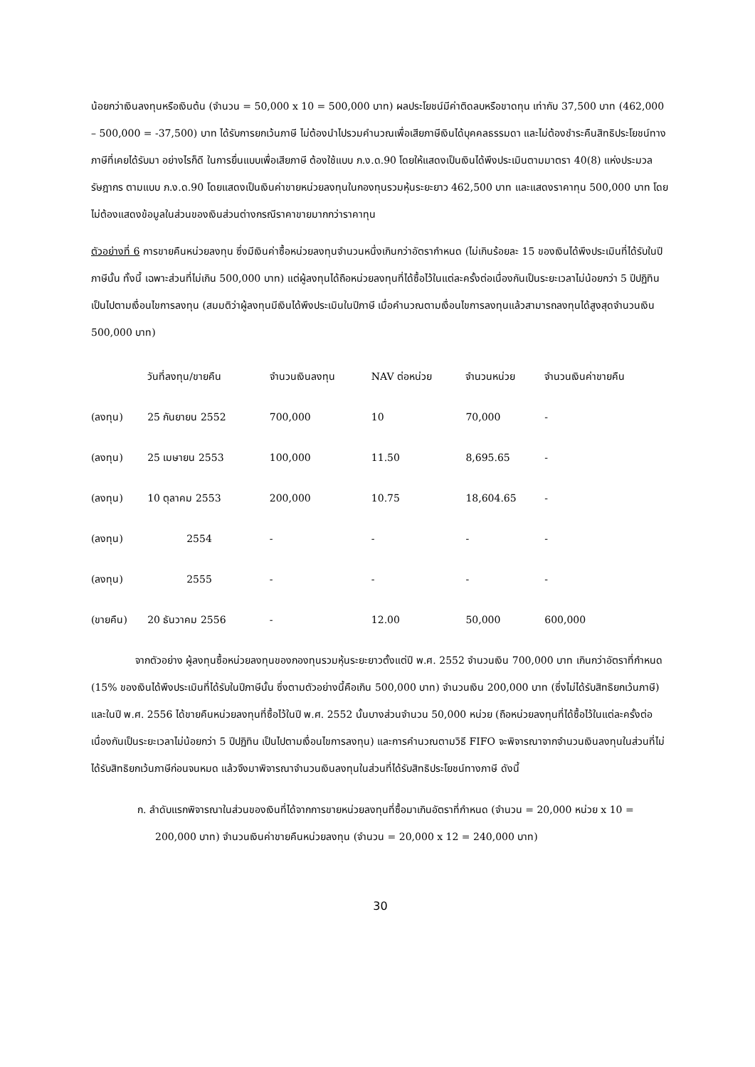น้อยกว่าเงินลงทุนหรือเงินต้น (จำนวน = 50,000 x 10 = 500,000 บาท) ผลประโยชน์มีค่าติดลบหรือขาดทุน เท่ากับ 37,500 บาท (462,000 – 500,000 = -37,500) บาท ได้รับการยกเว้นภาษี ไม่ต้องนำไปรวมคำนวณเพื่อเสียภาษีเงินได้บุคคลธรรมดา และไม่ต้องชำระคืนสิทธิประโยชน์ทางภาษีที่เคยได้รับมา อย่างไรก็ดี ในการยื่นแบบเพื่อเสียภาษี ต้องใช้แบบ ภ.ง.ด.90 โดยให้แสดงเป็นเงินได้พึงประเมินตามมาตรา 40(8) แห่งประมวลรัษฎากร ตามแบบ ภ.ง.ด.90 โดยแสดงเป็นเงินค่าขายหน่วยลงทุนในกองทุนรวมหุ้นระยะยาว 462,500 บาท และแสดงราคาทุน 500,000 บาท โดยไม่ต้องแสดงข้อมูลในส่วนของเงินส่วนต่างกรณีราคาขายมากกว่าราคาทุน
ตัวอย่างที่ 6 การขายคืนหน่วยลงทุน ซึ่งมีเงินค่าซื้อหน่วยลงทุนจำนวนหนึ่งเกินกว่าอัตรากำหนด (ไม่เกินร้อยละ 15 ของเงินได้พึงประเมินที่ได้รับในปีภาษีนั้น ทั้งนี้ เฉพาะส่วนที่ไม่เกิน 500,000 บาท) แต่ผู้ลงทุนได้ถือหน่วยลงทุนที่ได้ซื้อไว้ในแต่ละครั้งต่อเนื่องกันเป็นระยะเวลาไม่น้อยกว่า 5 ปีปฏิทินเป็นไปตามเงื่อนไขการลงทุน (สมมติว่าผู้ลงทุนมีเงินได้พึงประเมินในปีภาษี เมื่อคำนวณตามเงื่อนไขการลงทุนแล้วสามารถลงทุนได้สูงสุดจำนวนเงิน 500,000 บาท)
| | วันที่ลงทุน/ขายคืน | จำนวนเงินลงทุน | NAV ต่อหน่วย | จำนวนหน่วย | จำนวนเงินค่าขายคืน |
| --- | --- | --- | --- | --- | --- |
| (ลงทุน) | 25 กันยายน 2552 | 700,000 | 10 | 70,000 | - |
| (ลงทุน) | 25 เมษายน 2553 | 100,000 | 11.50 | 8,695.65 | - |
| (ลงทุน) | 10 ตุลาคม 2553 | 200,000 | 10.75 | 18,604.65 | - |
| (ลงทุน) | 2554 | - | - | - | - |
| (ลงทุน) | 2555 | - | - | - | - |
| (ขายคืน) | 20 ธันวาคม 2556 | - | 12.00 | 50,000 | 600,000 |
จากตัวอย่าง ผู้ลงทุนซื้อหน่วยลงทุนของกองทุนรวมหุ้นระยะยาวตั้งแต่ปี พ.ศ. 2552 จำนวนเงิน 700,000 บาท เกินกว่าอัตราที่กำหนด (15% ของเงินได้พึงประเมินที่ได้รับในปีภาษีนั้น ซึ่งตามตัวอย่างนี้คือเกิน 500,000 บาท) จำนวนเงิน 200,000 บาท (ซึ่งไม่ได้รับสิทธิยกเว้นภาษี) และในปี พ.ศ. 2556 ได้ขายคืนหน่วยลงทุนที่ซื้อไว้ในปี พ.ศ. 2552 นั้นบางส่วนจำนวน 50,000 หน่วย (ถือหน่วยลงทุนที่ได้ซื้อไว้ในแต่ละครั้งต่อเนื่องกันเป็นระยะเวลาไม่น้อยกว่า 5 ปีปฏิทิน เป็นไปตามเงื่อนไขการลงทุน) และการคำนวณตามวิธี FIFO จะพิจารณาจากจำนวนเงินลงทุนในส่วนที่ไม่ได้รับสิทธิยกเว้นภาษีก่อนจนหมด แล้วจึงมาพิจารณาจำนวนเงินลงทุนในส่วนที่ได้รับสิทธิประโยชน์ทางภาษี ดังนี้
ก. ลำดับแรกพิจารณาในส่วนของเงินที่ได้จากการขายหน่วยลงทุนที่ซื้อมาเกินอัตราที่กำหนด (จำนวน = 20,000 หน่วย x 10 = 200,000 บาท) จำนวนเงินค่าขายคืนหน่วยลงทุน (จำนวน = 20,000 x 12 = 240,000 บาท)
30